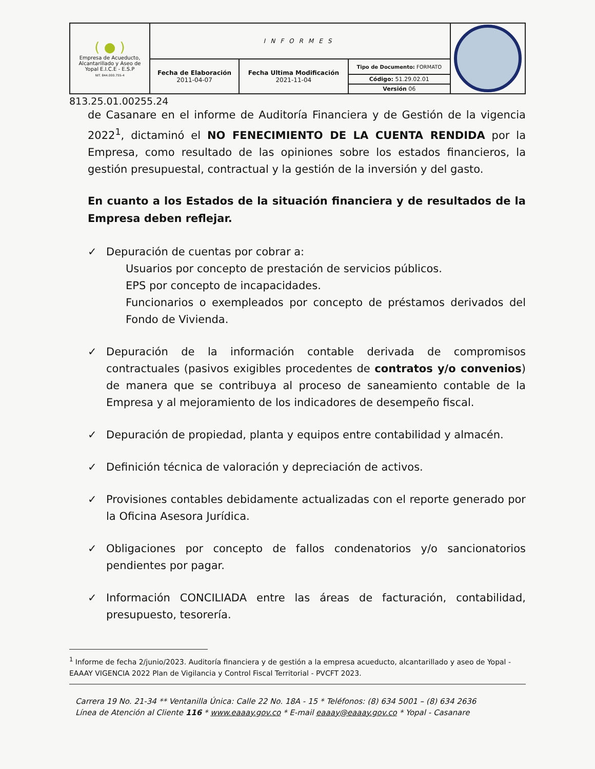| ( ● ) Empresa de Acueducto, Alcantarillado y Aseo de Yopal E.I.C.E - E.S.P NIT. 844.000.755-4 | INFORMES | | | |
| | Fecha de Elaboración 2011-04-07 | Fecha Ultima Modificación 2021-11-04 | Tipo de Documento: FORMATO | |
| | | | Código: 51.29.02.01 | |
| | | | Versión 06 | |
813.25.01.00255.24
de Casanare en el informe de Auditoría Financiera y de Gestión de la vigencia 2022<sup>1</sup>, dictaminó el NO FENECIMIENTO DE LA CUENTA RENDIDA por la Empresa, como resultado de las opiniones sobre los estados financieros, la gestión presupuestal, contractual y la gestión de la inversión y del gasto.
En cuanto a los Estados de la situación financiera y de resultados de la Empresa deben reflejar.
✓ Depuración de cuentas por cobrar a:
Usuarios por concepto de prestación de servicios públicos.
EPS por concepto de incapacidades.
Funcionarios o exempleados por concepto de préstamos derivados del Fondo de Vivienda.
✓ Depuración de la información contable derivada de compromisos contractuales (pasivos exigibles procedentes de contratos y/o convenios) de manera que se contribuya al proceso de saneamiento contable de la Empresa y al mejoramiento de los indicadores de desempeño fiscal.
✓ Depuración de propiedad, planta y equipos entre contabilidad y almacén.
✓ Definición técnica de valoración y depreciación de activos.
✓ Provisiones contables debidamente actualizadas con el reporte generado por la Oficina Asesora Jurídica.
✓ Obligaciones por concepto de fallos condenatorios y/o sancionatorios pendientes por pagar.
✓ Información CONCILIADA entre las áreas de facturación, contabilidad, presupuesto, tesorería.
<sup>1</sup> Informe de fecha 2/junio/2023. Auditoría financiera y de gestión a la empresa acueducto, alcantarillado y aseo de Yopal - EAAAY VIGENCIA 2022 Plan de Vigilancia y Control Fiscal Territorial - PVCFT 2023.
Carrera 19 No. 21-34 ** Ventanilla Única: Calle 22 No. 18A - 15 * Teléfonos: (8) 634 5001 – (8) 634 2636
Línea de Atención al Cliente 116 * www.eaaay.gov.co * E-mail eaaay@eaaay.gov.co * Yopal - Casanare